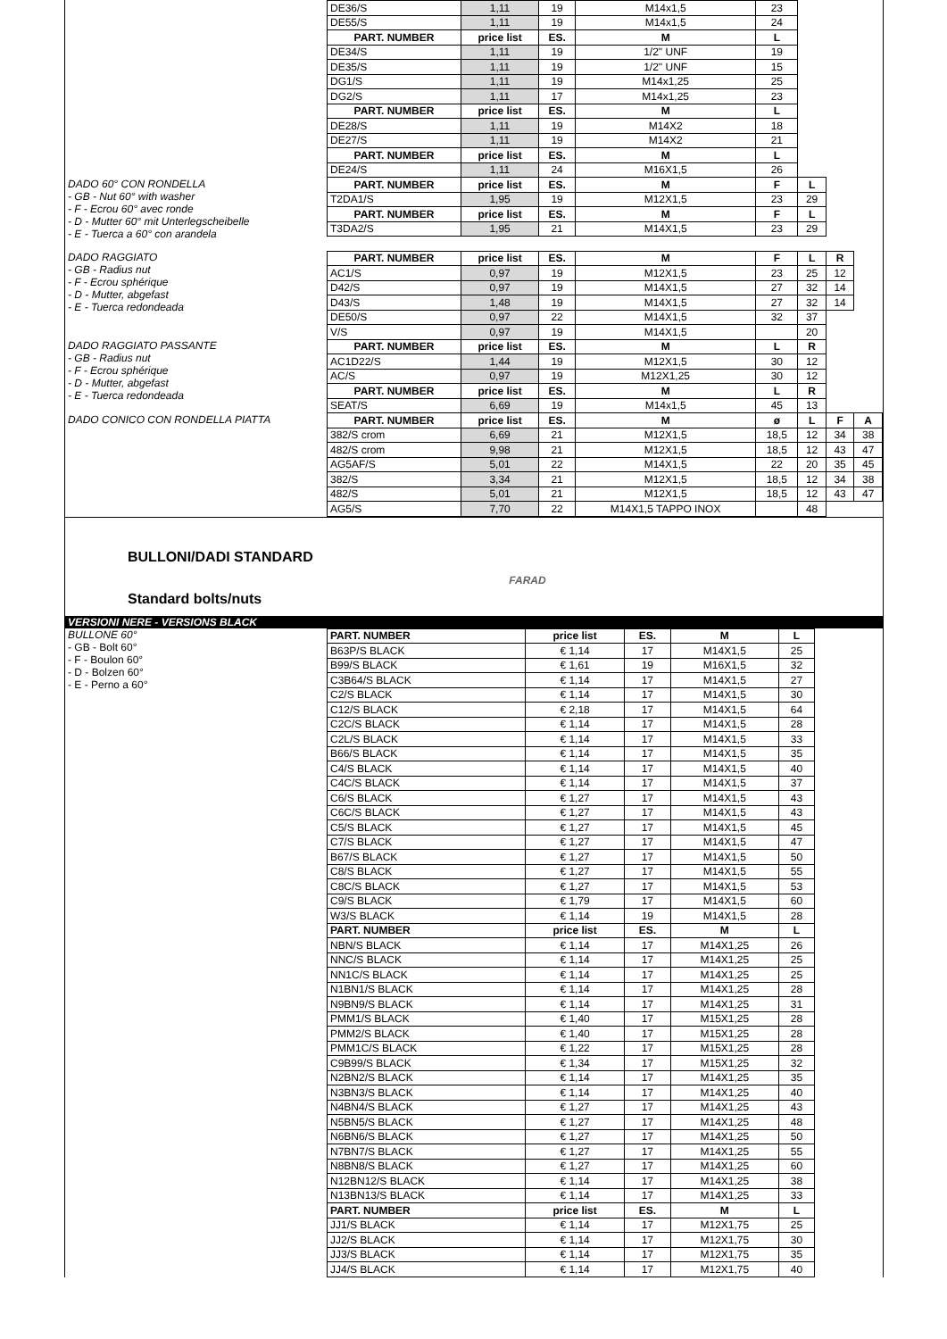| | DE36/S | 1,11 | 19 | M14x1,5 | 23 | | | |
| | DE55/S | 1,11 | 19 | M14x1,5 | 24 | | | |
| | PART. NUMBER | price list | ES. | M | L | | | |
| | DE34/S | 1,11 | 19 | 1/2" UNF | 19 | | | |
| | DE35/S | 1,11 | 19 | 1/2" UNF | 15 | | | |
| | DG1/S | 1,11 | 19 | M14x1,25 | 25 | | | |
| | DG2/S | 1,11 | 17 | M14x1,25 | 23 | | | |
| | PART. NUMBER | price list | ES. | M | L | | | |
| | DE28/S | 1,11 | 19 | M14X2 | 18 | | | |
| | DE27/S | 1,11 | 19 | M14X2 | 21 | | | |
| | PART. NUMBER | price list | ES. | M | L | | | |
| | DE24/S | 1,11 | 24 | M16X1,5 | 26 | | | |
| DADO 60° CON RONDELLA - GB - Nut 60° with washer - F - Ecrou 60° avec ronde - D - Mutter 60° mit Unterlegscheibelle - E - Tuerca a 60° con arandela | PART. NUMBER | price list | ES. | M | F | L | | |
| | T2DA1/S | 1,95 | 19 | M12X1,5 | 23 | 29 | | |
| | PART. NUMBER | price list | ES. | M | F | L | | |
| | T3DA2/S | 1,95 | 21 | M14X1,5 | 23 | 29 | | |
| DADO RAGGIATO - GB - Radius nut - F - Ecrou sphérique - D - Mutter, abgefast - E - Tuerca redondeada | PART. NUMBER | price list | ES. | M | F | L | R | |
| | AC1/S | 0,97 | 19 | M12X1,5 | 23 | 25 | 12 | |
| | D42/S | 0,97 | 19 | M14X1,5 | 27 | 32 | 14 | |
| | D43/S | 1,48 | 19 | M14X1,5 | 27 | 32 | 14 | |
| | DE50/S | 0,97 | 22 | M14X1,5 | 32 | 37 | | |
| | V/S | 0,97 | 19 | M14X1,5 | | 20 | | |
| DADO RAGGIATO PASSANTE - GB - Radius nut - F - Ecrou sphérique - D - Mutter, abgefast - E - Tuerca redondeada | PART. NUMBER | price list | ES. | M | L | R | | |
| | AC1D22/S | 1,44 | 19 | M12X1,5 | 30 | 12 | | |
| | AC/S | 0,97 | 19 | M12X1,25 | 30 | 12 | | |
| | PART. NUMBER | price list | ES. | M | L | R | | |
| | SEAT/S | 6,69 | 19 | M14x1,5 | 45 | 13 | | |
| DADO CONICO CON RONDELLA PIATTA | PART. NUMBER | price list | ES. | M | ø | L | F | A |
| | 382/S crom | 6,69 | 21 | M12X1,5 | 18,5 | 12 | 34 | 38 |
| | 482/S crom | 9,98 | 21 | M12X1,5 | 18,5 | 12 | 43 | 47 |
| | AG5AF/S | 5,01 | 22 | M14X1,5 | 22 | 20 | 35 | 45 |
| | 382/S | 3,34 | 21 | M12X1,5 | 18,5 | 12 | 34 | 38 |
| | 482/S | 5,01 | 21 | M12X1,5 | 18,5 | 12 | 43 | 47 |
| | AG5/S | 7,70 | 22 | M14X1,5 TAPPO INOX | | 48 | | |
BULLONI/DADI STANDARD
FARAD
Standard bolts/nuts
VERSIONI NERE - VERSIONS BLACK
| BULLONE 60° - GB - Bolt 60° - F - Boulon 60° - D - Bolzen 60° - E - Perno a 60° | PART. NUMBER | price list | ES. | M | L | |
| | B63P/S BLACK | € 1,14 | 17 | M14X1,5 | 25 | |
| | B99/S BLACK | € 1,61 | 19 | M16X1,5 | 32 | |
| | C3B64/S BLACK | € 1,14 | 17 | M14X1,5 | 27 | |
| | C2/S BLACK | € 1,14 | 17 | M14X1,5 | 30 | |
| | C12/S BLACK | € 2,18 | 17 | M14X1,5 | 64 | |
| | C2C/S BLACK | € 1,14 | 17 | M14X1,5 | 28 | |
| | C2L/S BLACK | € 1,14 | 17 | M14X1,5 | 33 | |
| | B66/S BLACK | € 1,14 | 17 | M14X1,5 | 35 | |
| | C4/S BLACK | € 1,14 | 17 | M14X1,5 | 40 | |
| | C4C/S BLACK | € 1,14 | 17 | M14X1,5 | 37 | |
| | C6/S BLACK | € 1,27 | 17 | M14X1,5 | 43 | |
| | C6C/S BLACK | € 1,27 | 17 | M14X1,5 | 43 | |
| | C5/S BLACK | € 1,27 | 17 | M14X1,5 | 45 | |
| | C7/S BLACK | € 1,27 | 17 | M14X1,5 | 47 | |
| | B67/S BLACK | € 1,27 | 17 | M14X1,5 | 50 | |
| | C8/S BLACK | € 1,27 | 17 | M14X1,5 | 55 | |
| | C8C/S BLACK | € 1,27 | 17 | M14X1,5 | 53 | |
| | C9/S BLACK | € 1,79 | 17 | M14X1,5 | 60 | |
| | W3/S BLACK | € 1,14 | 19 | M14X1,5 | 28 | |
| | PART. NUMBER | price list | ES. | M | L | |
| | NBN/S BLACK | € 1,14 | 17 | M14X1,25 | 26 | |
| | NNC/S BLACK | € 1,14 | 17 | M14X1,25 | 25 | |
| | NN1C/S BLACK | € 1,14 | 17 | M14X1,25 | 25 | |
| | N1BN1/S BLACK | € 1,14 | 17 | M14X1,25 | 28 | |
| | N9BN9/S BLACK | € 1,14 | 17 | M14X1,25 | 31 | |
| | PMM1/S BLACK | € 1,40 | 17 | M15X1,25 | 28 | |
| | PMM2/S BLACK | € 1,40 | 17 | M15X1,25 | 28 | |
| | PMM1C/S BLACK | € 1,22 | 17 | M15X1,25 | 28 | |
| | C9B99/S BLACK | € 1,34 | 17 | M15X1,25 | 32 | |
| | N2BN2/S BLACK | € 1,14 | 17 | M14X1,25 | 35 | |
| | N3BN3/S BLACK | € 1,14 | 17 | M14X1,25 | 40 | |
| | N4BN4/S BLACK | € 1,27 | 17 | M14X1,25 | 43 | |
| | N5BN5/S BLACK | € 1,27 | 17 | M14X1,25 | 48 | |
| | N6BN6/S BLACK | € 1,27 | 17 | M14X1,25 | 50 | |
| | N7BN7/S BLACK | € 1,27 | 17 | M14X1,25 | 55 | |
| | N8BN8/S BLACK | € 1,27 | 17 | M14X1,25 | 60 | |
| | N12BN12/S BLACK | € 1,14 | 17 | M14X1,25 | 38 | |
| | N13BN13/S BLACK | € 1,14 | 17 | M14X1,25 | 33 | |
| | PART. NUMBER | price list | ES. | M | L | |
| | JJ1/S BLACK | € 1,14 | 17 | M12X1,75 | 25 | |
| | JJ2/S BLACK | € 1,14 | 17 | M12X1,75 | 30 | |
| | JJ3/S BLACK | € 1,14 | 17 | M12X1,75 | 35 | |
| | JJ4/S BLACK | € 1,14 | 17 | M12X1,75 | 40 | |